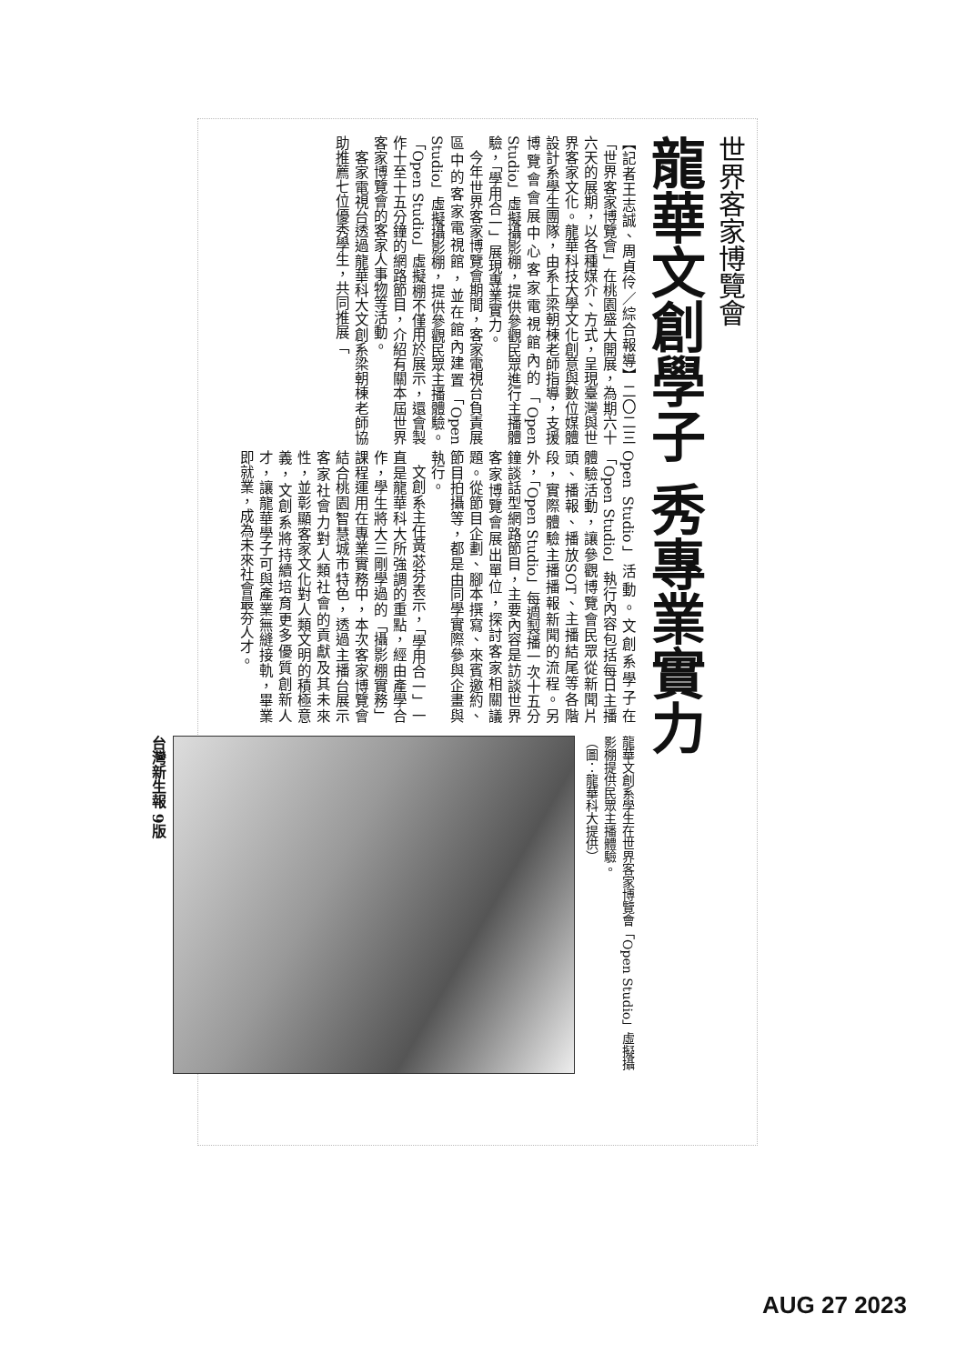世界客家博覽會
龍華文創學子 秀專業實力
【記者王志誠、周貞伶／綜合報導】二〇二三「世界客家博覽會」在桃園盛大開展，為期六十六天的展期，以各種媒介、方式，呈現臺灣與世界客家文化。龍華科技大學文化創意與數位媒體設計系學生團隊，由系上梁朝棟老師指導，支援博覽會會展中心客家電視館內的「Open Studio」虛擬攝影棚，提供參觀民眾進行主播體驗，「學用合一」展現專業實力。
　今年世界客家博覽會期間，客家電視台負責展區中的客家電視館，並在館內建置「Open Studio」虛擬攝影棚，提供參觀民眾主播體驗。「Open Studio」虛擬棚不僅用於展示，還會製作十至十五分鐘的網路節目，介紹有關本屆世界客家博覽會的客家人事物等活動。
　客家電視台透過龍華科大文創系梁朝棟老師協助推薦七位優秀學生，共同推展「
Open Studio」活動。文創系學子在「Open Studio」執行內容包括每日主播體驗活動，讓參觀博覽會民眾從新聞片頭、播報、播放SOT、主播結尾等各階段，實際體驗主播播報新聞的流程。另外，「Open Studio」每週製播一次十五分鐘談話型網路節目，主要內容是訪談世界客家博覽會展出單位，探討客家相關議題。從節目企劃、腳本撰寫、來賓邀約、節目拍攝等，都是由同學實際參與企畫與執行。
　文創系主任黃苾芬表示，「學用合一」一直是龍華科大所強調的重點，經由產學合作，學生將大三剛學過的「攝影棚實務」課程運用在專業實務中，本次客家博覽會結合桃園智慧城市特色，透過主播台展示客家社會力對人類社會的貢獻及其未來性，並彰顯客家文化對人類文明的積極意義，文創系將持續培育更多優質創新人才，讓龍華學子可與產業無縫接軌，畢業即就業，成為未來社會最夯人才。
龍華文創系學生在世界客家博覽會「Open Studio」虛擬攝影棚提供民眾主播體驗。
（圖：龍華科大提供）
台灣新生報 9版
AUG 27 2023